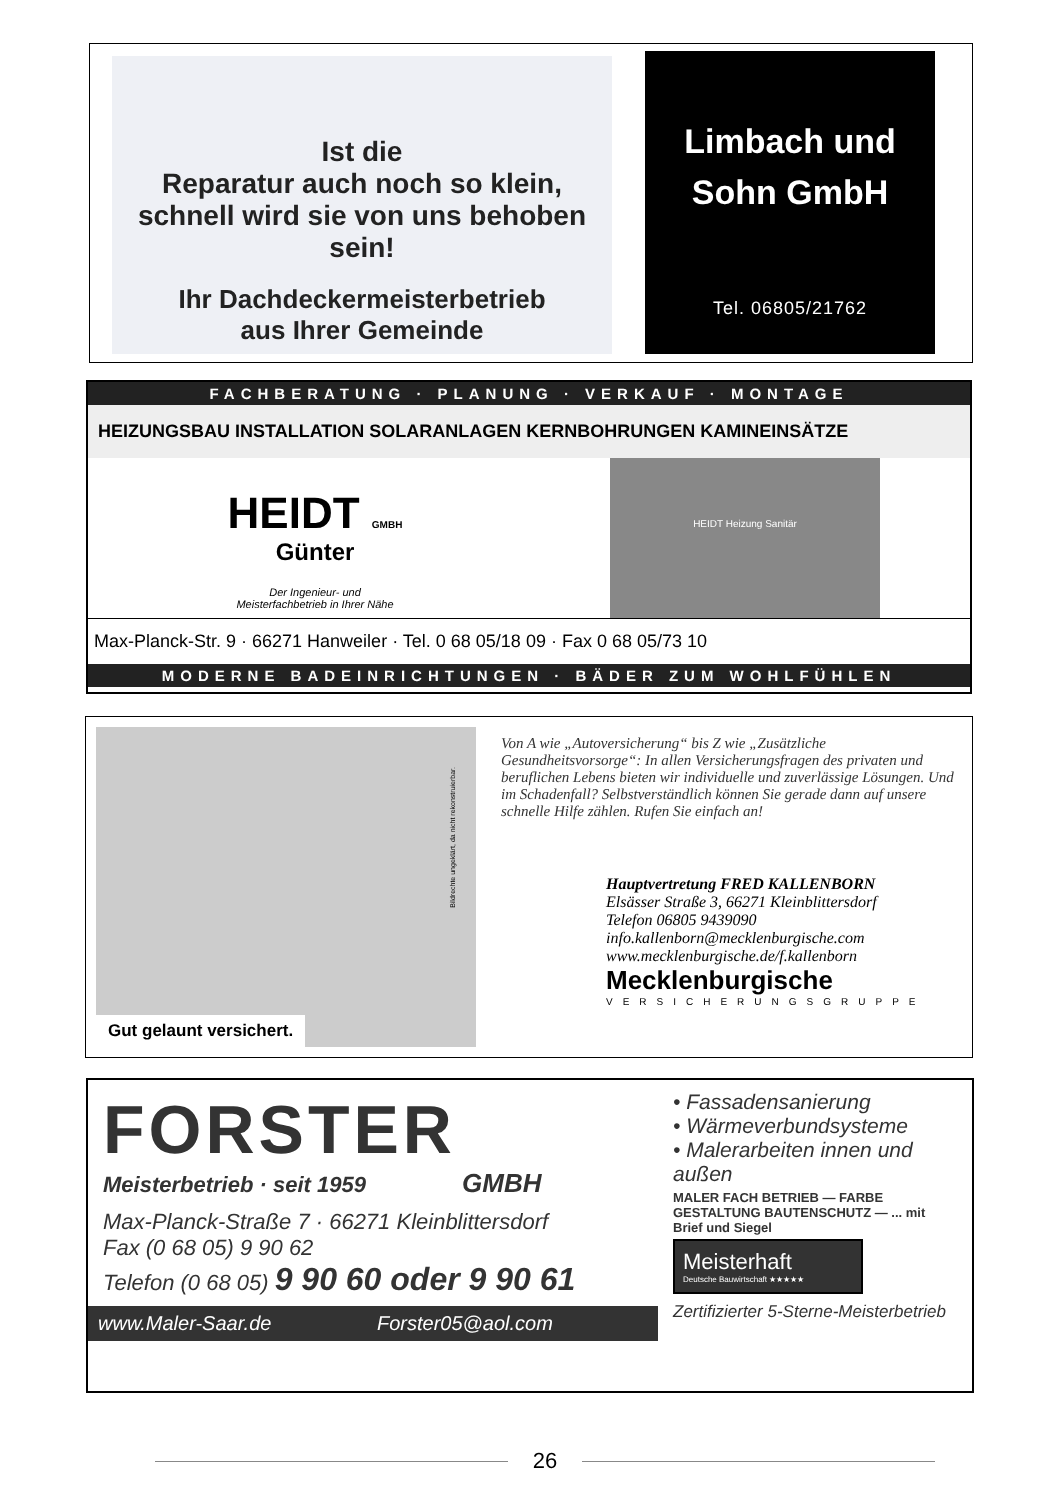Ist die
Reparatur auch noch so klein,
schnell wird sie von uns behoben sein!
Ihr Dachdeckermeisterbetrieb
aus Ihrer Gemeinde
Limbach und
Sohn GmbH
Tel. 06805/21762
FACHBERATUNG · PLANUNG · VERKAUF · MONTAGE
HEIZUNGSBAU INSTALLATION SOLARANLAGEN KERNBOHRUNGEN KAMINEINSÄTZE
HEIDT GMBH
Günter
Der Ingenieur- und
Meisterfachbetrieb in Ihrer Nähe
HEIDT Heizung Sanitär
Max-Planck-Str. 9 · 66271 Hanweiler · Tel. 0 68 05/18 09 · Fax 0 68 05/73 10
MODERNE BADEINRICHTUNGEN · BÄDER ZUM WOHLFÜHLEN
Gut gelaunt versichert.
Bildrechte ungeklärt, da nicht rekonstruierbar.
Von A wie „Autoversicherung“ bis Z wie „Zusätzliche Gesundheitsvorsorge“: In allen Versicherungsfragen des privaten und beruflichen Lebens bieten wir individuelle und zuverlässige Lösungen. Und im Schadenfall? Selbstverständlich können Sie gerade dann auf unsere schnelle Hilfe zählen. Rufen Sie einfach an!
Hauptvertretung FRED KALLENBORN
Elsässer Straße 3, 66271 Kleinblittersdorf
Telefon 06805 9439090
info.kallenborn@mecklenburgische.com
www.mecklenburgische.de/f.kallenborn
Mecklenburgische
VERSICHERUNGSGRUPPE
FORSTER
Meisterbetrieb · seit 1959 GMBH
Max-Planck-Straße 7 · 66271 Kleinblittersdorf
Fax (0 68 05) 9 90 62
Telefon (0 68 05) 9 90 60 oder 9 90 61
www.Maler-Saar.de Forster05@aol.com
• Fassadensanierung
• Wärmeverbundsysteme
• Malerarbeiten innen und außen
MALER FACH BETRIEB — FARBE GESTALTUNG BAUTENSCHUTZ — ... mit Brief und Siegel
Meisterhaft
Deutsche Bauwirtschaft ★★★★★
Zertifizierter 5-Sterne-Meisterbetrieb
26